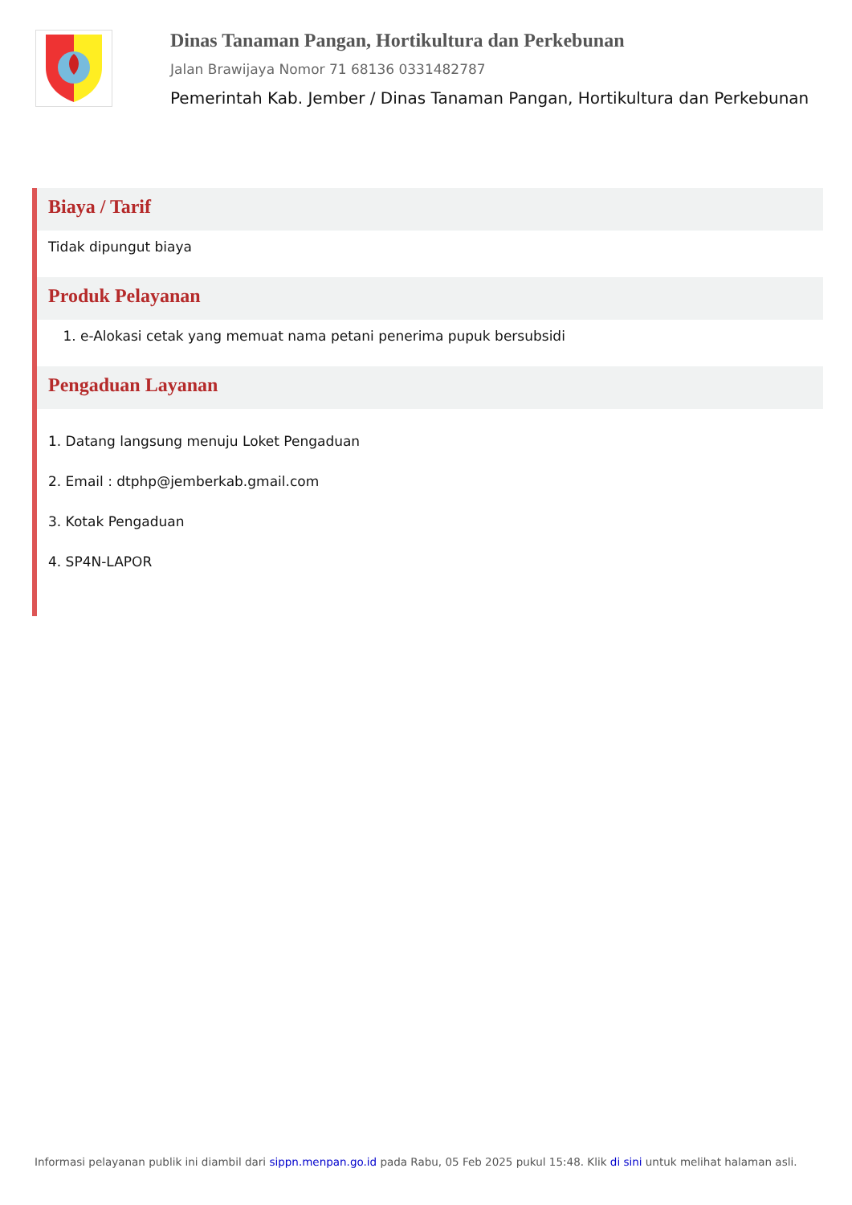Dinas Tanaman Pangan, Hortikultura dan Perkebunan
Jalan Brawijaya Nomor 71 68136 0331482787
Pemerintah Kab. Jember / Dinas Tanaman Pangan, Hortikultura dan Perkebunan
Biaya / Tarif
Tidak dipungut biaya
Produk Pelayanan
1. e-Alokasi cetak yang memuat nama petani penerima pupuk bersubsidi
Pengaduan Layanan
1. Datang langsung menuju Loket Pengaduan
2. Email : dtphp@jemberkab.gmail.com
3. Kotak Pengaduan
4. SP4N-LAPOR
Informasi pelayanan publik ini diambil dari sippn.menpan.go.id pada Rabu, 05 Feb 2025 pukul 15:48. Klik di sini untuk melihat halaman asli.